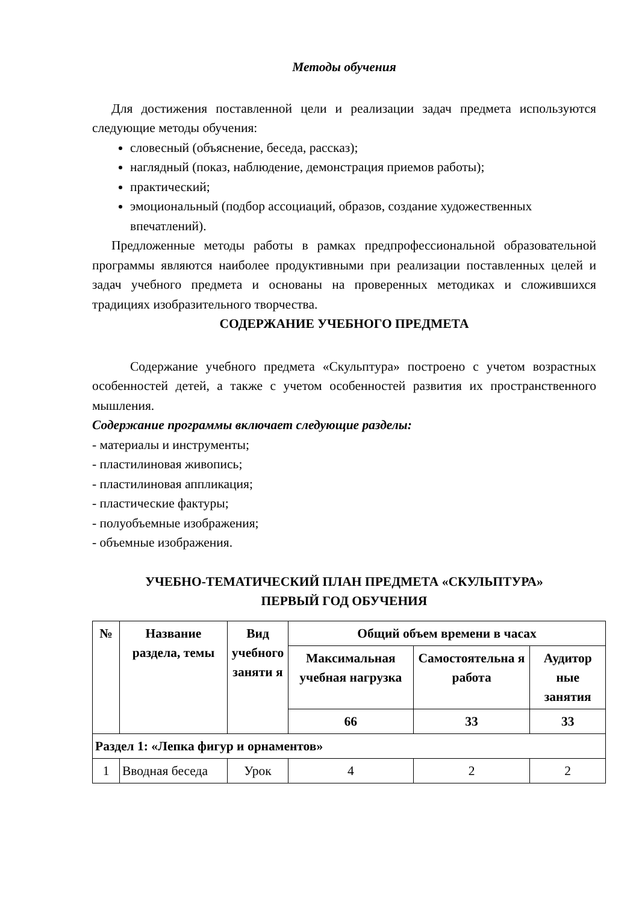Методы обучения
Для достижения поставленной цели и реализации задач предмета используются следующие методы обучения:
словесный (объяснение, беседа, рассказ);
наглядный (показ, наблюдение, демонстрация приемов работы);
практический;
эмоциональный (подбор ассоциаций, образов, создание художественных впечатлений).
Предложенные методы работы в рамках предпрофессиональной образовательной программы являются наиболее продуктивными при реализации поставленных целей и задач учебного предмета и основаны на проверенных методиках и сложившихся традициях изобразительного творчества.
СОДЕРЖАНИЕ УЧЕБНОГО ПРЕДМЕТА
Содержание учебного предмета «Скульптура» построено с учетом возрастных особенностей детей, а также с учетом особенностей развития их пространственного мышления.
Содержание программы включает следующие разделы:
- материалы и инструменты;
- пластилиновая живопись;
- пластилиновая аппликация;
- пластические фактуры;
- полуобъемные изображения;
- объемные изображения.
УЧЕБНО-ТЕМАТИЧЕСКИЙ ПЛАН ПРЕДМЕТА «СКУЛЬПТУРА»
ПЕРВЫЙ ГОД ОБУЧЕНИЯ
| № | Название раздела, темы | Вид учебного заняти я | Общий объем времени в часах | | |
| --- | --- | --- | --- | --- | --- |
| | | | Максимальная учебная нагрузка | Самостоятельна я работа | Аудитор ные занятия |
| | | | 66 | 33 | 33 |
| Раздел 1: «Лепка фигур и орнаментов» | | | | | |
| 1 | Вводная беседа | Урок | 4 | 2 | 2 |